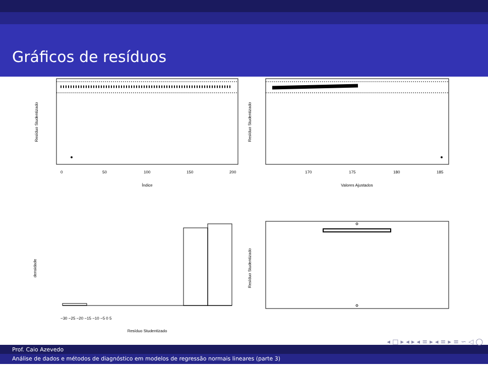Gráficos de resíduos
Resíduo Studentizado
0
50
100
150
200
Índice
Resíduo Studentizado
170
175
180
185
Valores Ajustados
densidade
−30 −25 −20 −15 −10 −5 0 5
Resíduo Studentizado
Resíduo Studentizado
◂ □ ▸ ◂ ▸ ◂ ≡ ▸ ◂ ≡ ▸ ≡ ∽ ◁ ◯
Prof. Caio Azevedo
Análise de dados e métodos de diagnóstico em modelos de regressão normais lineares (parte 3)